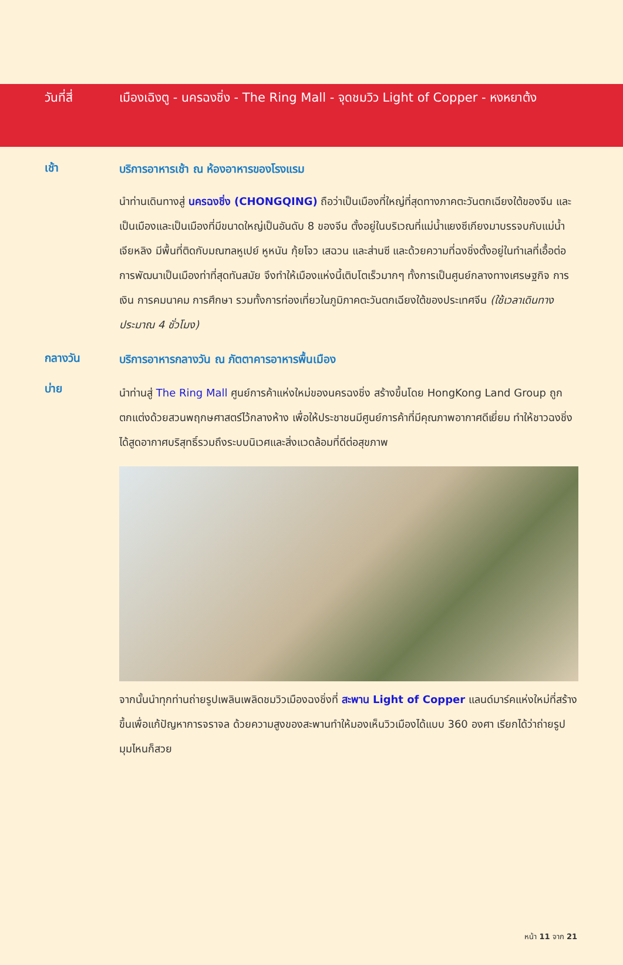วันที่สี่ เมืองเฉิงตู - นครฉงชิ่ง - The Ring Mall - จุดชมวิว Light of Copper - หงหยาต้ง
เช้า
บริการอาหารเช้า ณ ห้องอาหารของโรงแรม
นำท่านเดินทางสู่ นครฉงชิ่ง (CHONGQING) ถือว่าเป็นเมืองที่ใหญ่ที่สุดทางภาคตะวันตกเฉียงใต้ของจีน และเป็นเมืองและเป็นเมืองที่มีขนาดใหญ่เป็นอันดับ 8 ของจีน ตั้งอยู่ในบริเวณที่แม่น้ำแยงซีเกียงมาบรรจบกับแม่น้ำเจียหลิง มีพื้นที่ติดกับมณฑลหูเปย์ หูหนัน กุ้ยโจว เสฉวน และส่านซี และด้วยความที่ฉงชิ่งตั้งอยู่ในทำเลที่เอื้อต่อการพัฒนาเป็นเมืองท่าที่สุดทันสมัย จึงทำให้เมืองแห่งนี้เติบโตเร็วมากๆ ทั้งการเป็นศูนย์กลางทางเศรษฐกิจ การเงิน การคมนาคม การศึกษา รวมทั้งการท่องเที่ยวในภูมิภาคตะวันตกเฉียงใต้ของประเทศจีน (ใช้เวลาเดินทางประมาณ 4 ชั่วโมง)
กลางวัน
บริการอาหารกลางวัน ณ ภัตตาคารอาหารพื้นเมือง
บ่าย
นำท่านสู่ The Ring Mall ศูนย์การค้าแห่งใหม่ของนครฉงชิ่ง สร้างขึ้นโดย HongKong Land Group ถูกตกแต่งด้วยสวนพฤกษศาสตร์ไว้กลางห้าง เพื่อให้ประชาชนมีศูนย์การค้าที่มีคุณภาพอากาศดีเยี่ยม ทำให้ชาวฉงชิ่งได้สูดอากาศบริสุทธิ์รวมถึงระบบนิเวศและสิ่งแวดล้อมที่ดีต่อสุขภาพ
จากนั้นนำทุกท่านถ่ายรูปเพลินเพลิดชมวิวเมืองฉงชิ่งที่ สะพาน Light of Copper แลนด์มาร์คแห่งใหม่ที่สร้างขึ้นเพื่อแก้ปัญหาการจราจล ด้วยความสูงของสะพานทำให้มองเห็นวิวเมืองได้แบบ 360 องศา เรียกได้ว่าถ่ายรูปมุมไหนก็สวย
หน้า 11 จาก 21